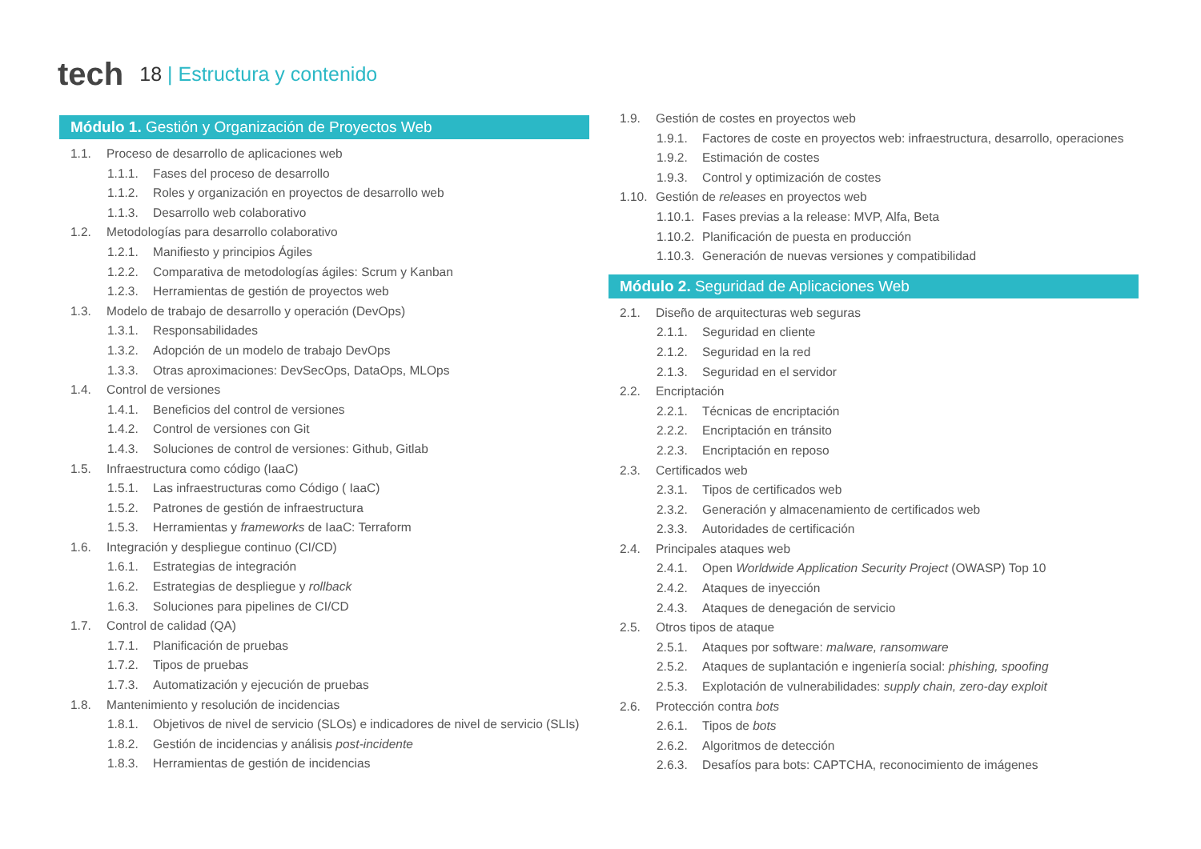tech
18 | Estructura y contenido
Módulo 1. Gestión y Organización de Proyectos Web
1.1. Proceso de desarrollo de aplicaciones web
1.1.1. Fases del proceso de desarrollo
1.1.2. Roles y organización en proyectos de desarrollo web
1.1.3. Desarrollo web colaborativo
1.2. Metodologías para desarrollo colaborativo
1.2.1. Manifiesto y principios Ágiles
1.2.2. Comparativa de metodologías ágiles: Scrum y Kanban
1.2.3. Herramientas de gestión de proyectos web
1.3. Modelo de trabajo de desarrollo y operación (DevOps)
1.3.1. Responsabilidades
1.3.2. Adopción de un modelo de trabajo DevOps
1.3.3. Otras aproximaciones: DevSecOps, DataOps, MLOps
1.4. Control de versiones
1.4.1. Beneficios del control de versiones
1.4.2. Control de versiones con Git
1.4.3. Soluciones de control de versiones: Github, Gitlab
1.5. Infraestructura como código (IaaC)
1.5.1. Las infraestructuras como Código ( IaaC)
1.5.2. Patrones de gestión de infraestructura
1.5.3. Herramientas y frameworks de IaaC: Terraform
1.6. Integración y despliegue continuo (CI/CD)
1.6.1. Estrategias de integración
1.6.2. Estrategias de despliegue y rollback
1.6.3. Soluciones para pipelines de CI/CD
1.7. Control de calidad (QA)
1.7.1. Planificación de pruebas
1.7.2. Tipos de pruebas
1.7.3. Automatización y ejecución de pruebas
1.8. Mantenimiento y resolución de incidencias
1.8.1. Objetivos de nivel de servicio (SLOs) e indicadores de nivel de servicio (SLIs)
1.8.2. Gestión de incidencias y análisis post-incidente
1.8.3. Herramientas de gestión de incidencias
1.9. Gestión de costes en proyectos web
1.9.1. Factores de coste en proyectos web: infraestructura, desarrollo, operaciones
1.9.2. Estimación de costes
1.9.3. Control y optimización de costes
1.10. Gestión de releases en proyectos web
1.10.1. Fases previas a la release: MVP, Alfa, Beta
1.10.2. Planificación de puesta en producción
1.10.3. Generación de nuevas versiones y compatibilidad
Módulo 2. Seguridad de Aplicaciones Web
2.1. Diseño de arquitecturas web seguras
2.1.1. Seguridad en cliente
2.1.2. Seguridad en la red
2.1.3. Seguridad en el servidor
2.2. Encriptación
2.2.1. Técnicas de encriptación
2.2.2. Encriptación en tránsito
2.2.3. Encriptación en reposo
2.3. Certificados web
2.3.1. Tipos de certificados web
2.3.2. Generación y almacenamiento de certificados web
2.3.3. Autoridades de certificación
2.4. Principales ataques web
2.4.1. Open Worldwide Application Security Project (OWASP) Top 10
2.4.2. Ataques de inyección
2.4.3. Ataques de denegación de servicio
2.5. Otros tipos de ataque
2.5.1. Ataques por software: malware, ransomware
2.5.2. Ataques de suplantación e ingeniería social: phishing, spoofing
2.5.3. Explotación de vulnerabilidades: supply chain, zero-day exploit
2.6. Protección contra bots
2.6.1. Tipos de bots
2.6.2. Algoritmos de detección
2.6.3. Desafíos para bots: CAPTCHA, reconocimiento de imágenes